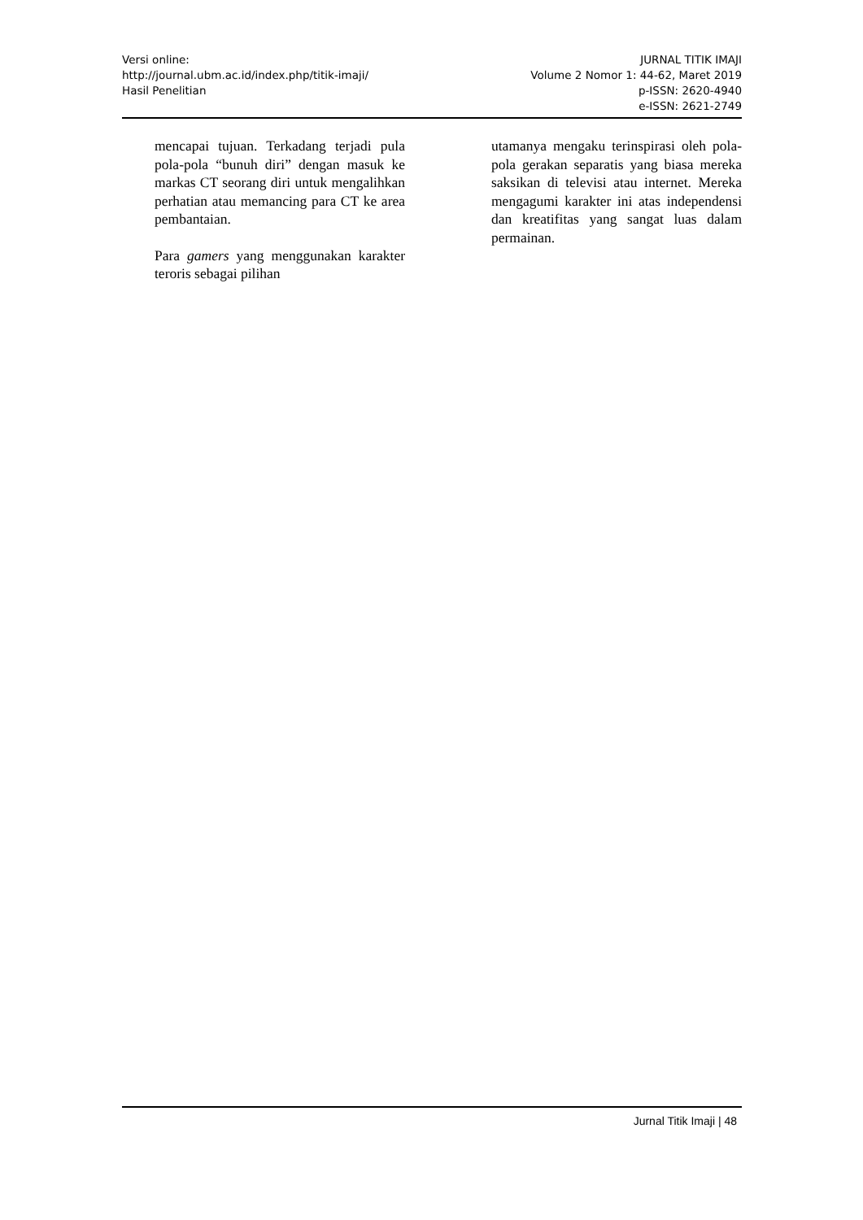Versi online:
http://journal.ubm.ac.id/index.php/titik-imaji/
Hasil Penelitian
JURNAL TITIK IMAJI
Volume 2 Nomor 1: 44-62, Maret 2019
p-ISSN: 2620-4940
e-ISSN: 2621-2749
mencapai tujuan. Terkadang terjadi pula pola-pola “bunuh diri” dengan masuk ke markas CT seorang diri untuk mengalihkan perhatian atau memancing para CT ke area pembantaian.
Para gamers yang menggunakan karakter teroris sebagai pilihan
utamanya mengaku terinspirasi oleh pola-pola gerakan separatis yang biasa mereka saksikan di televisi atau internet. Mereka mengagumi karakter ini atas independensi dan kreatifitas yang sangat luas dalam permainan.
Jurnal Titik Imaji | 48